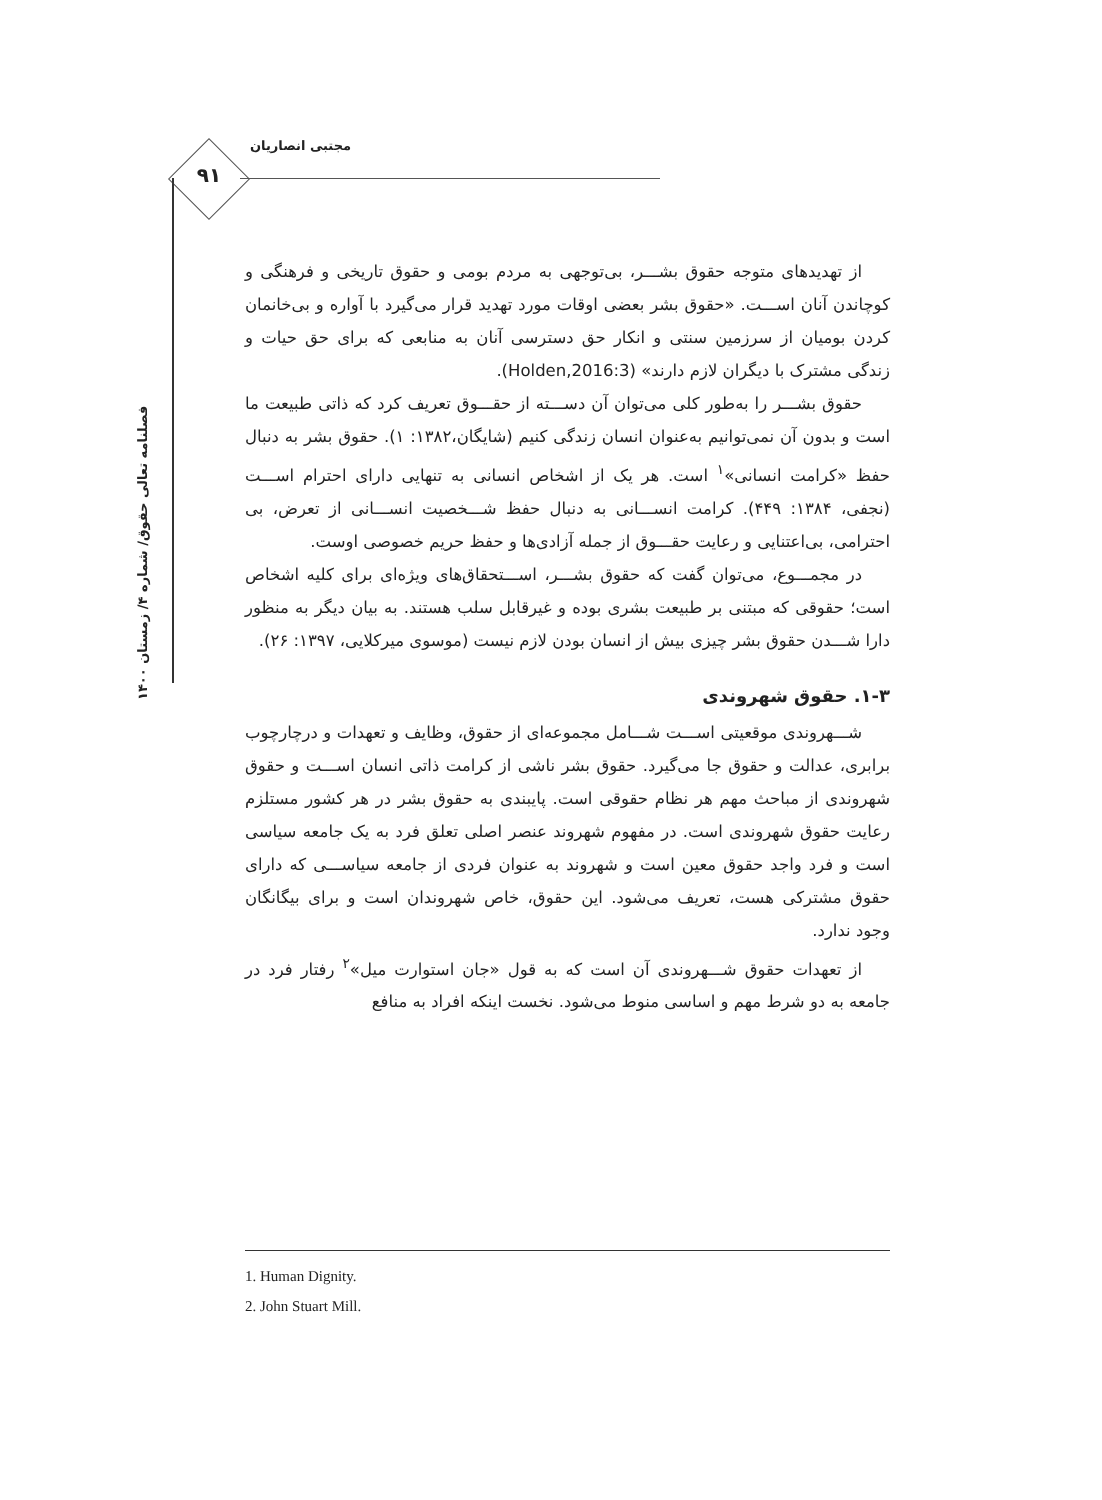مجتبی انصاریان
۹۱
فصلنامه تعالی حقوق/ شماره ۴/ زمستان ۱۴۰۰
از تهدیدهای متوجه حقوق بشـــر، بی‌توجهی به مردم بومی و حقوق تاریخی و فرهنگی و کوچاندن آنان اســـت. «حقوق بشر بعضی اوقات مورد تهدید قرار می‌گیرد با آواره و بی‌خانمان کردن بومیان از سرزمین سنتی و انکار حق دسترسی آنان به منابعی که برای حق حیات و زندگی مشترک با دیگران لازم دارند» (Holden,2016:3).
حقوق بشـــر را به‌طور کلی می‌توان آن دســـته از حقـــوق تعریف کرد که ذاتی طبیعت ما است و بدون آن نمی‌توانیم به‌عنوان انسان زندگی کنیم (شایگان،۱۳۸۲: ۱). حقوق بشر به دنبال حفظ «کرامت انسانی»<sup>۱</sup> است. هر یک از اشخاص انسانی به تنهایی دارای احترام اســـت (نجفی، ۱۳۸۴: ۴۴۹). کرامت انســـانی به دنبال حفظ شـــخصیت انســـانی از تعرض، بی احترامی، بی‌اعتنایی و رعایت حقـــوق از جمله آزادی‌ها و حفظ حریم خصوصی اوست.
در مجمـــوع، می‌توان گفت که حقوق بشـــر، اســـتحقاق‌های ویژه‌ای برای کلیه اشخاص است؛ حقوقی که مبتنی بر طبیعت بشری بوده و غیرقابل سلب هستند. به بیان دیگر به منظور دارا شـــدن حقوق بشر چیزی بیش از انسان بودن لازم نیست (موسوی میرکلایی، ۱۳۹۷: ۲۶).
۱-۳. حقوق شهروندی
شـــهروندی موقعیتی اســـت شـــامل مجموعه‌ای از حقوق، وظایف و تعهدات و درچارچوب برابری، عدالت و حقوق جا می‌گیرد. حقوق بشر ناشی از کرامت ذاتی انسان اســـت و حقوق شهروندی از مباحث مهم هر نظام حقوقی است. پایبندی به حقوق بشر در هر کشور مستلزم رعایت حقوق شهروندی است. در مفهوم شهروند عنصر اصلی تعلق فرد به یک جامعه سیاسی است و فرد واجد حقوق معین است و شهروند به عنوان فردی از جامعه سیاســـی که دارای حقوق مشترکی هست، تعریف می‌شود. این حقوق، خاص شهروندان است و برای بیگانگان وجود ندارد.
از تعهدات حقوق شـــهروندی آن است که به قول «جان استوارت میل»<sup>۲</sup> رفتار فرد در جامعه به دو شرط مهم و اساسی منوط می‌شود. نخست اینکه افراد به منافع
1. Human Dignity.
2. John Stuart Mill.